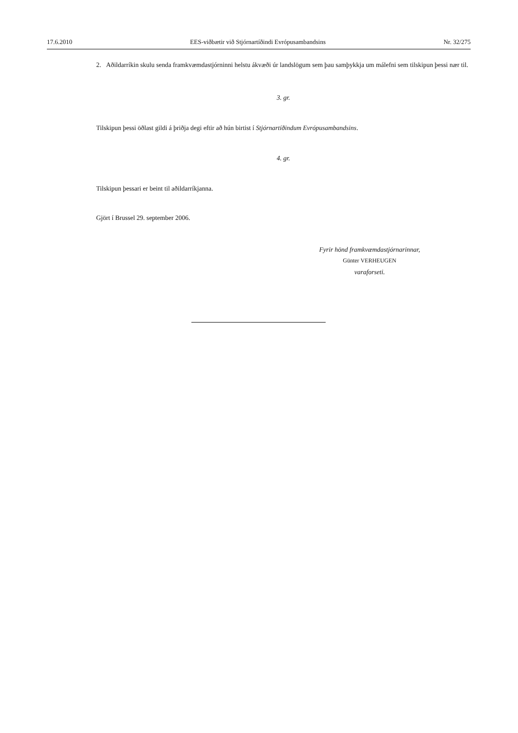17.6.2010 EES-viðbætir við Stjórnartíðindi Evrópusambandsins Nr. 32/275
2. Aðildarríkin skulu senda framkvæmdastjórninni helstu ákvæði úr landslögum sem þau samþykkja um málefni sem tilskipun þessi nær til.
3. gr.
Tilskipun þessi öðlast gildi á þriðja degi eftir að hún birtist í Stjórnartíðindum Evrópusambandsins.
4. gr.
Tilskipun þessari er beint til aðildarríkjanna.
Gjört í Brussel 29. september 2006.
Fyrir hönd framkvæmdastjórnarinnar,
Günter VERHEUGEN
varaforseti.